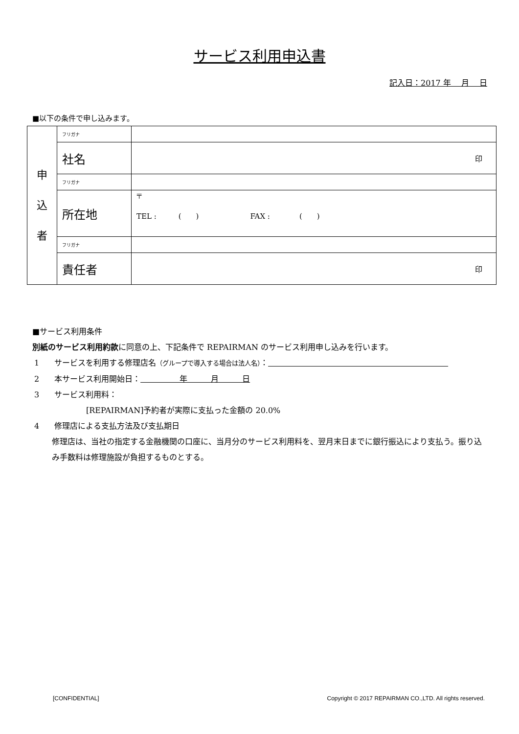サービス利用申込書
記入日：2017 年　 月　 日
■以下の条件で申し込みます。
| 申 込 者 | フリガナ | |
| | 社名 | 印 |
| | フリガナ | |
| | 所在地 | 〒 TEL : ( ) FAX : ( ) |
| | フリガナ | |
| | 責任者 | 印 |
■サービス利用条件
別紙のサービス利用約款に同意の上、下記条件で REPAIRMAN のサービス利用申し込みを行います。
1 サービスを利用する修理店名（グループで導入する場合は法人名）：　　　　　　　　　　　　　　　　　　　　　　　
2 本サービス利用開始日：　　　　　年　　　月　　　日
3 サービス利用料：
[REPAIRMAN]予約者が実際に支払った金額の 20.0%
4 修理店による支払方法及び支払期日
修理店は、当社の指定する金融機関の口座に、当月分のサービス利用料を、翌月末日までに銀行振込により支払う。振り込み手数料は修理施設が負担するものとする。
[CONFIDENTIAL] Copyright © 2017 REPAIRMAN CO.,LTD. All rights reserved.